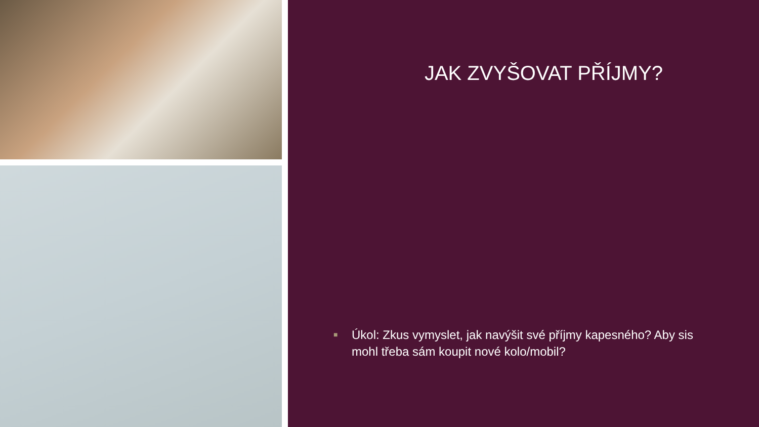JAK ZVYŠOVAT PŘÍJMY?
■ Úkol: Zkus vymyslet, jak navýšit své příjmy kapesného? Aby sis mohl třeba sám koupit nové kolo/mobil?